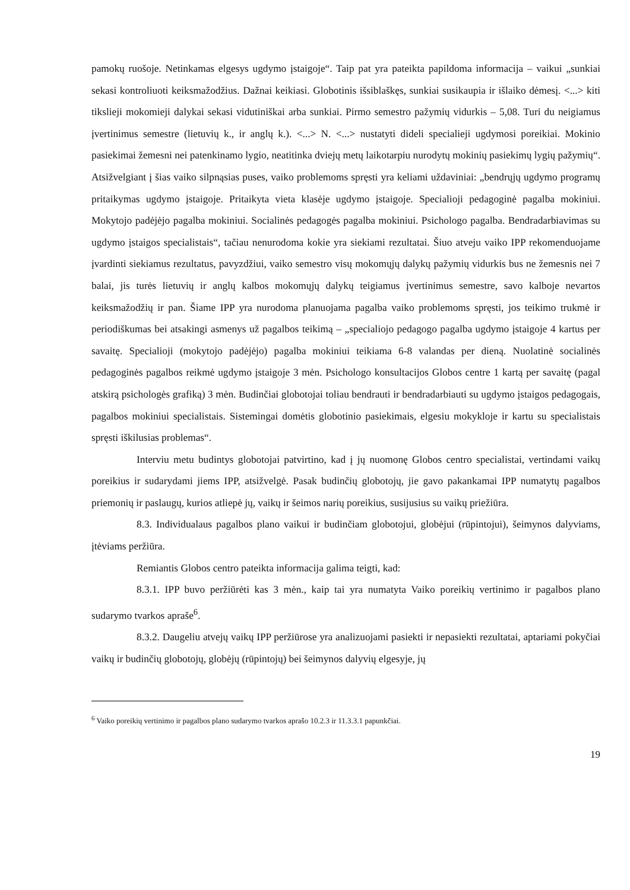pamokų ruošoje. Netinkamas elgesys ugdymo įstaigoje“. Taip pat yra pateikta papildoma informacija – vaikui „sunkiai sekasi kontroliuoti keiksmažodžius. Dažnai keikiasi. Globotinis išsiblaškęs, sunkiai susikaupia ir išlaiko dėmesį. <...> kiti tikslieji mokomieji dalykai sekasi vidutiniškai arba sunkiai. Pirmo semestro pažymių vidurkis – 5,08. Turi du neigiamus įvertinimus semestre (lietuvių k., ir anglų k.). <...> N. <...> nustatyti dideli specialieji ugdymosi poreikiai. Mokinio pasiekimai žemesni nei patenkinamo lygio, neatitinka dviejų metų laikotarpiu nurodytų mokinių pasiekimų lygių pažymių“. Atsižvelgiant į šias vaiko silpnąsias puses, vaiko problemoms spręsti yra keliami uždaviniai: „bendrųjų ugdymo programų pritaikymas ugdymo įstaigoje. Pritaikyta vieta klasėje ugdymo įstaigoje. Specialioji pedagoginė pagalba mokiniui. Mokytojo padėjėjo pagalba mokiniui. Socialinės pedagogės pagalba mokiniui. Psichologo pagalba. Bendradarbiavimas su ugdymo įstaigos specialistais“, tačiau nenurodoma kokie yra siekiami rezultatai. Šiuo atveju vaiko IPP rekomenduojame įvardinti siekiamus rezultatus, pavyzdžiui, vaiko semestro visų mokomųjų dalykų pažymių vidurkis bus ne žemesnis nei 7 balai, jis turės lietuvių ir anglų kalbos mokomųjų dalykų teigiamus įvertinimus semestre, savo kalboje nevartos keiksmažodžių ir pan. Šiame IPP yra nurodoma planuojama pagalba vaiko problemoms spręsti, jos teikimo trukmė ir periodiškumas bei atsakingi asmenys už pagalbos teikimą – „specialiojo pedagogo pagalba ugdymo įstaigoje 4 kartus per savaitę. Specialioji (mokytojo padėjėjo) pagalba mokiniui teikiama 6-8 valandas per dieną. Nuolatinė socialinės pedagoginės pagalbos reikmė ugdymo įstaigoje 3 mėn. Psichologo konsultacijos Globos centre 1 kartą per savaitę (pagal atskirą psichologės grafiką) 3 mėn. Budinčiai globotojai toliau bendrauti ir bendradarbiauti su ugdymo įstaigos pedagogais, pagalbos mokiniui specialistais. Sistemingai domėtis globotinio pasiekimais, elgesiu mokykloje ir kartu su specialistais spręsti iškilusias problemas“.
Interviu metu budintys globotojai patvirtino, kad į jų nuomonę Globos centro specialistai, vertindami vaikų poreikius ir sudarydami jiems IPP, atsižvelgė. Pasak budinčių globotojų, jie gavo pakankamai IPP numatytų pagalbos priemonių ir paslaugų, kurios atliepė jų, vaikų ir šeimos narių poreikius, susijusius su vaikų priežiūra.
8.3. Individualaus pagalbos plano vaikui ir budinčiam globotojui, globėjui (rūpintojui), šeimynos dalyviams, įtėviams peržiūra.
Remiantis Globos centro pateikta informacija galima teigti, kad:
8.3.1. IPP buvo peržiūrėti kas 3 mėn., kaip tai yra numatyta Vaiko poreikių vertinimo ir pagalbos plano sudarymo tvarkos apraše<sup>6</sup>.
8.3.2. Daugeliu atvejų vaikų IPP peržiūrose yra analizuojami pasiekti ir nepasiekti rezultatai, aptariami pokyčiai vaikų ir budinčių globotojų, globėjų (rūpintojų) bei šeimynos dalyvių elgesyje, jų
<sup>6</sup> Vaiko poreikių vertinimo ir pagalbos plano sudarymo tvarkos aprašo 10.2.3 ir 11.3.3.1 papunkčiai.
19